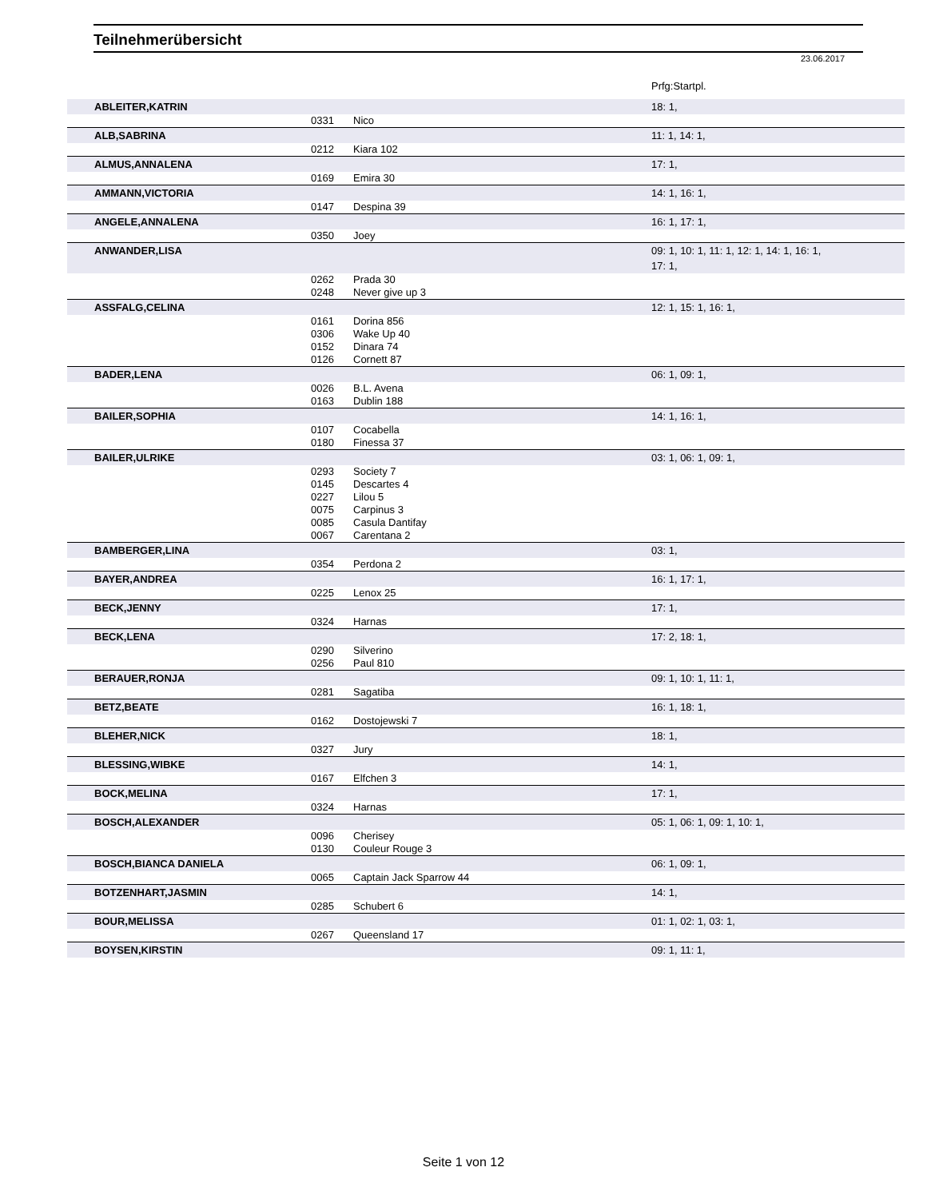Teilnehmerübersicht
23.06.2017
| | | | Prfg:Startpl. |
| ABLEITER,KATRIN | | | 18: 1, |
| | 0331 | Nico | |
| ALB,SABRINA | | | 11: 1, 14: 1, |
| | 0212 | Kiara 102 | |
| ALMUS,ANNALENA | | | 17: 1, |
| | 0169 | Emira 30 | |
| AMMANN,VICTORIA | | | 14: 1, 16: 1, |
| | 0147 | Despina 39 | |
| ANGELE,ANNALENA | | | 16: 1, 17: 1, |
| | 0350 | Joey | |
| ANWANDER,LISA | | | 09: 1, 10: 1, 11: 1, 12: 1, 14: 1, 16: 1, 17: 1, |
| | 0262 | Prada 30 | |
| | 0248 | Never give up 3 | |
| ASSFALG,CELINA | | | 12: 1, 15: 1, 16: 1, |
| | 0161 | Dorina 856 | |
| | 0306 | Wake Up 40 | |
| | 0152 | Dinara 74 | |
| | 0126 | Cornett 87 | |
| BADER,LENA | | | 06: 1, 09: 1, |
| | 0026 | B.L. Avena | |
| | 0163 | Dublin 188 | |
| BAILER,SOPHIA | | | 14: 1, 16: 1, |
| | 0107 | Cocabella | |
| | 0180 | Finessa 37 | |
| BAILER,ULRIKE | | | 03: 1, 06: 1, 09: 1, |
| | 0293 | Society 7 | |
| | 0145 | Descartes 4 | |
| | 0227 | Lilou 5 | |
| | 0075 | Carpinus 3 | |
| | 0085 | Casula Dantifay | |
| | 0067 | Carentana 2 | |
| BAMBERGER,LINA | | | 03: 1, |
| | 0354 | Perdona 2 | |
| BAYER,ANDREA | | | 16: 1, 17: 1, |
| | 0225 | Lenox 25 | |
| BECK,JENNY | | | 17: 1, |
| | 0324 | Harnas | |
| BECK,LENA | | | 17: 2, 18: 1, |
| | 0290 | Silverino | |
| | 0256 | Paul 810 | |
| BERAUER,RONJA | | | 09: 1, 10: 1, 11: 1, |
| | 0281 | Sagatiba | |
| BETZ,BEATE | | | 16: 1, 18: 1, |
| | 0162 | Dostojewski 7 | |
| BLEHER,NICK | | | 18: 1, |
| | 0327 | Jury | |
| BLESSING,WIBKE | | | 14: 1, |
| | 0167 | Elfchen 3 | |
| BOCK,MELINA | | | 17: 1, |
| | 0324 | Harnas | |
| BOSCH,ALEXANDER | | | 05: 1, 06: 1, 09: 1, 10: 1, |
| | 0096 | Cherisey | |
| | 0130 | Couleur Rouge 3 | |
| BOSCH,BIANCA DANIELA | | | 06: 1, 09: 1, |
| | 0065 | Captain Jack Sparrow 44 | |
| BOTZENHART,JASMIN | | | 14: 1, |
| | 0285 | Schubert 6 | |
| BOUR,MELISSA | | | 01: 1, 02: 1, 03: 1, |
| | 0267 | Queensland 17 | |
| BOYSEN,KIRSTIN | | | 09: 1, 11: 1, |
Seite 1 von 12